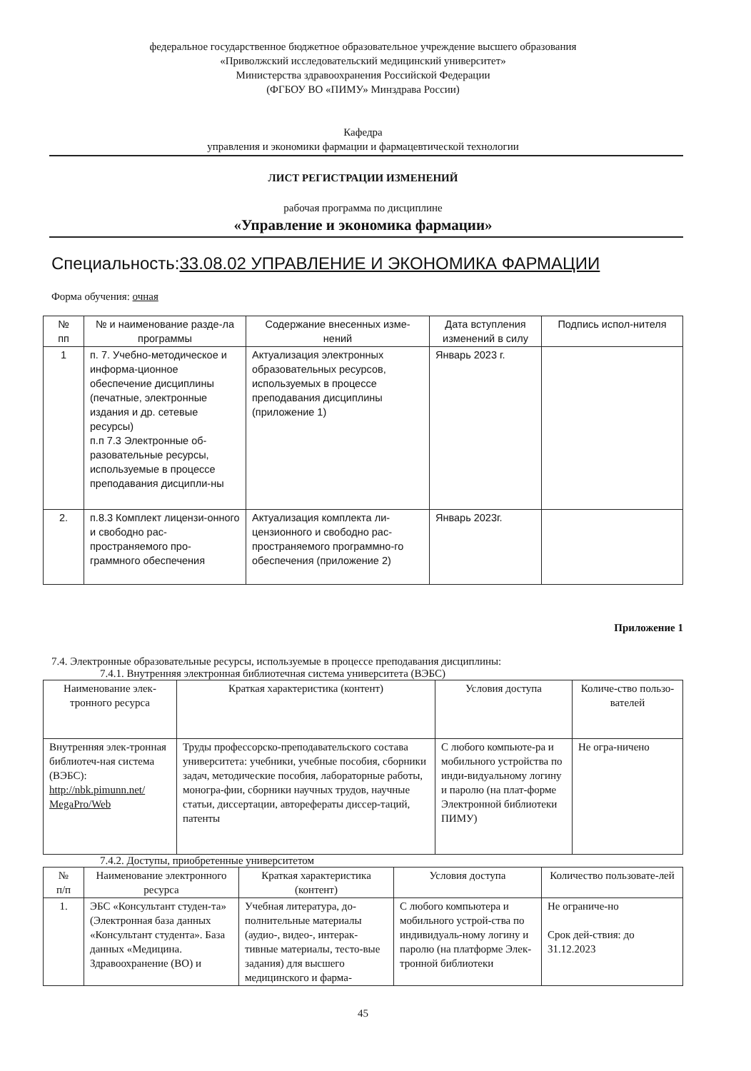федеральное государственное бюджетное образовательное учреждение высшего образования
«Приволжский исследовательский медицинский университет»
Министерства здравоохранения Российской Федерации
(ФГБОУ ВО «ПИМУ» Минздрава России)
Кафедра
управления и экономики фармации и фармацевтической технологии
ЛИСТ РЕГИСТРАЦИИ ИЗМЕНЕНИЙ
рабочая программа по дисциплине
«Управление и экономика фармации»
Специальность:33.08.02 УПРАВЛЕНИЕ И ЭКОНОМИКА ФАРМАЦИИ
Форма обучения: очная
| № пп | № и наименование разде-ла программы | Содержание внесенных изме-нений | Дата вступления изменений в силу | Подпись испол-нителя |
| --- | --- | --- | --- | --- |
| 1 | п. 7. Учебно-методическое и информа-ционное обеспечение дисциплины (печатные, электронные издания и др. сетевые ресурсы) п.п 7.3 Электронные об-разовательные ресурсы, используемые в процессе преподавания дисципли-ны | Актуализация электронных образовательных ресурсов, используемых в процессе преподавания дисциплины (приложение 1) | Январь 2023 г. | |
| 2. | п.8.3 Комплект лицензи-онного и свободно рас-пространяемого про-граммного обеспечения | Актуализация комплекта ли-цензионного и свободно рас-пространяемого программно-го обеспечения (приложение 2) | Январь 2023г. | |
Приложение 1
7.4. Электронные образовательные ресурсы, используемые в процессе преподавания дисциплины:
7.4.1. Внутренняя электронная библиотечная система университета (ВЭБС)
| Наименование элек-тронного ресурса | Краткая характеристика (контент) | Условия доступа | Количе-ство пользо-вателей |
| --- | --- | --- | --- |
| Внутренняя элек-тронная библиотеч-ная система (ВЭБС): http://nbk.pimunn.net/ MegaPro/Web | Труды профессорско-преподавательского состава университета: учебники, учебные пособия, сборники задач, методические пособия, лабораторные работы, моногра-фии, сборники научных трудов, научные статьи, диссертации, авторефераты диссер-таций, патенты | С любого компьюте-ра и мобильного устройства по инди-видуальному логину и паролю (на плат-форме Электронной библиотеки ПИМУ) | Не огра-ничено |
7.4.2. Доступы, приобретенные университетом
| № п/п | Наименование электронного ресурса | Краткая характеристика (контент) | Условия доступа | Количество пользовате-лей |
| --- | --- | --- | --- | --- |
| 1. | ЭБС «Консультант студен-та» (Электронная база данных «Консультант студента». База данных «Медицина. Здравоохранение (ВО) и | Учебная литература, до-полнительные материалы (аудио-, видео-, интерак-тивные материалы, тесто-вые задания) для высшего медицинского и фарма- | С любого компьютера и мобильного устрой-ства по индивидуаль-ному логину и паролю (на платформе Элек-тронной библиотеки | Не ограниче-но Срок дей-ствия: до 31.12.2023 |
45